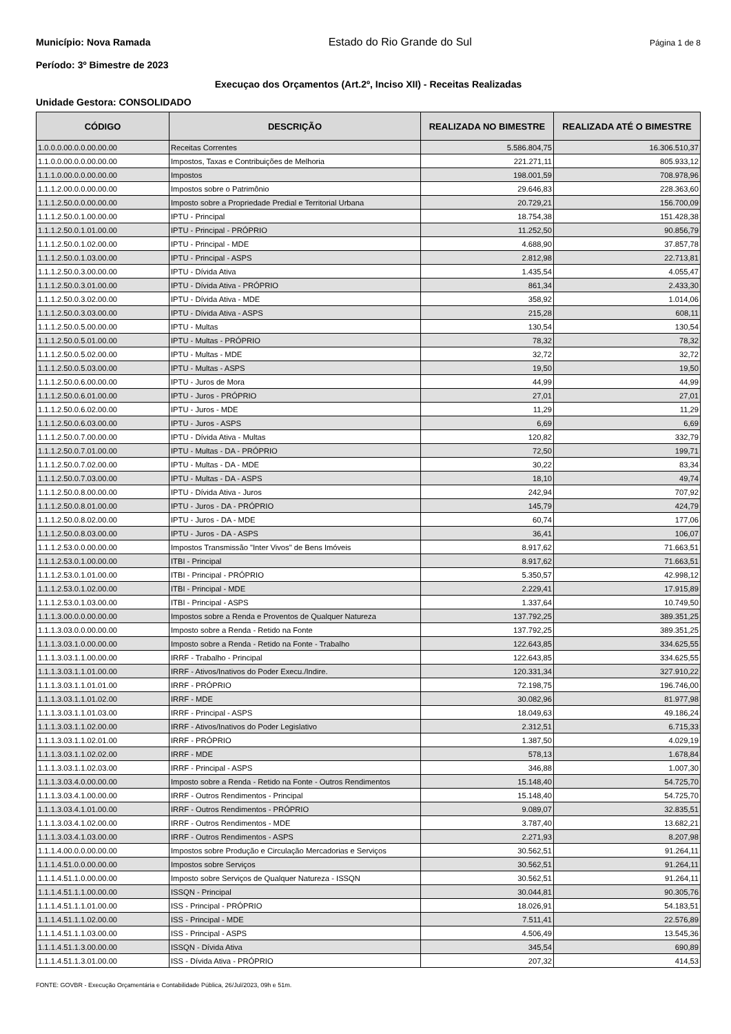Município: Nova Ramada Estado do Rio Grande do Sul Página 1 de 8
Período: 3º Bimestre de 2023
Execuçao dos Orçamentos (Art.2º, Inciso XII) - Receitas Realizadas
Unidade Gestora: CONSOLIDADO
| CÓDIGO | DESCRIÇÃO | REALIZADA NO BIMESTRE | REALIZADA ATÉ O BIMESTRE |
| --- | --- | --- | --- |
| 1.0.0.0.00.0.0.00.00.00 | Receitas Correntes | 5.586.804,75 | 16.306.510,37 |
| 1.1.0.0.00.0.0.00.00.00 | Impostos, Taxas e Contribuições de Melhoria | 221.271,11 | 805.933,12 |
| 1.1.1.0.00.0.0.00.00.00 | Impostos | 198.001,59 | 708.978,96 |
| 1.1.1.2.00.0.0.00.00.00 | Impostos sobre o Patrimônio | 29.646,83 | 228.363,60 |
| 1.1.1.2.50.0.0.00.00.00 | Imposto sobre a Propriedade Predial e Territorial Urbana | 20.729,21 | 156.700,09 |
| 1.1.1.2.50.0.1.00.00.00 | IPTU - Principal | 18.754,38 | 151.428,38 |
| 1.1.1.2.50.0.1.01.00.00 | IPTU - Principal - PRÓPRIO | 11.252,50 | 90.856,79 |
| 1.1.1.2.50.0.1.02.00.00 | IPTU - Principal - MDE | 4.688,90 | 37.857,78 |
| 1.1.1.2.50.0.1.03.00.00 | IPTU - Principal - ASPS | 2.812,98 | 22.713,81 |
| 1.1.1.2.50.0.3.00.00.00 | IPTU - Dívida Ativa | 1.435,54 | 4.055,47 |
| 1.1.1.2.50.0.3.01.00.00 | IPTU - Dívida Ativa - PRÓPRIO | 861,34 | 2.433,30 |
| 1.1.1.2.50.0.3.02.00.00 | IPTU - Dívida Ativa - MDE | 358,92 | 1.014,06 |
| 1.1.1.2.50.0.3.03.00.00 | IPTU - Dívida Ativa - ASPS | 215,28 | 608,11 |
| 1.1.1.2.50.0.5.00.00.00 | IPTU - Multas | 130,54 | 130,54 |
| 1.1.1.2.50.0.5.01.00.00 | IPTU - Multas - PRÓPRIO | 78,32 | 78,32 |
| 1.1.1.2.50.0.5.02.00.00 | IPTU - Multas - MDE | 32,72 | 32,72 |
| 1.1.1.2.50.0.5.03.00.00 | IPTU - Multas - ASPS | 19,50 | 19,50 |
| 1.1.1.2.50.0.6.00.00.00 | IPTU - Juros de Mora | 44,99 | 44,99 |
| 1.1.1.2.50.0.6.01.00.00 | IPTU - Juros - PRÓPRIO | 27,01 | 27,01 |
| 1.1.1.2.50.0.6.02.00.00 | IPTU - Juros - MDE | 11,29 | 11,29 |
| 1.1.1.2.50.0.6.03.00.00 | IPTU - Juros - ASPS | 6,69 | 6,69 |
| 1.1.1.2.50.0.7.00.00.00 | IPTU - Dívida Ativa - Multas | 120,82 | 332,79 |
| 1.1.1.2.50.0.7.01.00.00 | IPTU - Multas - DA - PRÓPRIO | 72,50 | 199,71 |
| 1.1.1.2.50.0.7.02.00.00 | IPTU - Multas - DA - MDE | 30,22 | 83,34 |
| 1.1.1.2.50.0.7.03.00.00 | IPTU - Multas - DA - ASPS | 18,10 | 49,74 |
| 1.1.1.2.50.0.8.00.00.00 | IPTU - Dívida Ativa - Juros | 242,94 | 707,92 |
| 1.1.1.2.50.0.8.01.00.00 | IPTU - Juros - DA - PRÓPRIO | 145,79 | 424,79 |
| 1.1.1.2.50.0.8.02.00.00 | IPTU - Juros - DA - MDE | 60,74 | 177,06 |
| 1.1.1.2.50.0.8.03.00.00 | IPTU - Juros - DA - ASPS | 36,41 | 106,07 |
| 1.1.1.2.53.0.0.00.00.00 | Impostos Transmissão "Inter Vivos" de Bens Imóveis | 8.917,62 | 71.663,51 |
| 1.1.1.2.53.0.1.00.00.00 | ITBI - Principal | 8.917,62 | 71.663,51 |
| 1.1.1.2.53.0.1.01.00.00 | ITBI - Principal - PRÓPRIO | 5.350,57 | 42.998,12 |
| 1.1.1.2.53.0.1.02.00.00 | ITBI - Principal - MDE | 2.229,41 | 17.915,89 |
| 1.1.1.2.53.0.1.03.00.00 | ITBI - Principal - ASPS | 1.337,64 | 10.749,50 |
| 1.1.1.3.00.0.0.00.00.00 | Impostos sobre a Renda e Proventos de Qualquer Natureza | 137.792,25 | 389.351,25 |
| 1.1.1.3.03.0.0.00.00.00 | Imposto sobre a Renda - Retido na Fonte | 137.792,25 | 389.351,25 |
| 1.1.1.3.03.1.0.00.00.00 | Imposto sobre a Renda - Retido na Fonte - Trabalho | 122.643,85 | 334.625,55 |
| 1.1.1.3.03.1.1.00.00.00 | IRRF - Trabalho - Principal | 122.643,85 | 334.625,55 |
| 1.1.1.3.03.1.1.01.00.00 | IRRF - Ativos/Inativos do Poder Execu./Indire. | 120.331,34 | 327.910,22 |
| 1.1.1.3.03.1.1.01.01.00 | IRRF - PRÓPRIO | 72.198,75 | 196.746,00 |
| 1.1.1.3.03.1.1.01.02.00 | IRRF - MDE | 30.082,96 | 81.977,98 |
| 1.1.1.3.03.1.1.01.03.00 | IRRF - Principal - ASPS | 18.049,63 | 49.186,24 |
| 1.1.1.3.03.1.1.02.00.00 | IRRF - Ativos/Inativos do Poder Legislativo | 2.312,51 | 6.715,33 |
| 1.1.1.3.03.1.1.02.01.00 | IRRF - PRÓPRIO | 1.387,50 | 4.029,19 |
| 1.1.1.3.03.1.1.02.02.00 | IRRF - MDE | 578,13 | 1.678,84 |
| 1.1.1.3.03.1.1.02.03.00 | IRRF - Principal - ASPS | 346,88 | 1.007,30 |
| 1.1.1.3.03.4.0.00.00.00 | Imposto sobre a Renda - Retido na Fonte - Outros Rendimentos | 15.148,40 | 54.725,70 |
| 1.1.1.3.03.4.1.00.00.00 | IRRF - Outros Rendimentos - Principal | 15.148,40 | 54.725,70 |
| 1.1.1.3.03.4.1.01.00.00 | IRRF - Outros Rendimentos - PRÓPRIO | 9.089,07 | 32.835,51 |
| 1.1.1.3.03.4.1.02.00.00 | IRRF - Outros Rendimentos - MDE | 3.787,40 | 13.682,21 |
| 1.1.1.3.03.4.1.03.00.00 | IRRF - Outros Rendimentos - ASPS | 2.271,93 | 8.207,98 |
| 1.1.1.4.00.0.0.00.00.00 | Impostos sobre Produção e Circulação Mercadorias e Serviços | 30.562,51 | 91.264,11 |
| 1.1.1.4.51.0.0.00.00.00 | Impostos sobre Serviços | 30.562,51 | 91.264,11 |
| 1.1.1.4.51.1.0.00.00.00 | Imposto sobre Serviços de Qualquer Natureza - ISSQN | 30.562,51 | 91.264,11 |
| 1.1.1.4.51.1.1.00.00.00 | ISSQN - Principal | 30.044,81 | 90.305,76 |
| 1.1.1.4.51.1.1.01.00.00 | ISS - Principal - PRÓPRIO | 18.026,91 | 54.183,51 |
| 1.1.1.4.51.1.1.02.00.00 | ISS - Principal - MDE | 7.511,41 | 22.576,89 |
| 1.1.1.4.51.1.1.03.00.00 | ISS - Principal - ASPS | 4.506,49 | 13.545,36 |
| 1.1.1.4.51.1.3.00.00.00 | ISSQN - Dívida Ativa | 345,54 | 690,89 |
| 1.1.1.4.51.1.3.01.00.00 | ISS - Dívida Ativa - PRÓPRIO | 207,32 | 414,53 |
FONTE: GOVBR - Execução Orçamentária e Contabilidade Pública, 26/Jul/2023, 09h e 51m.